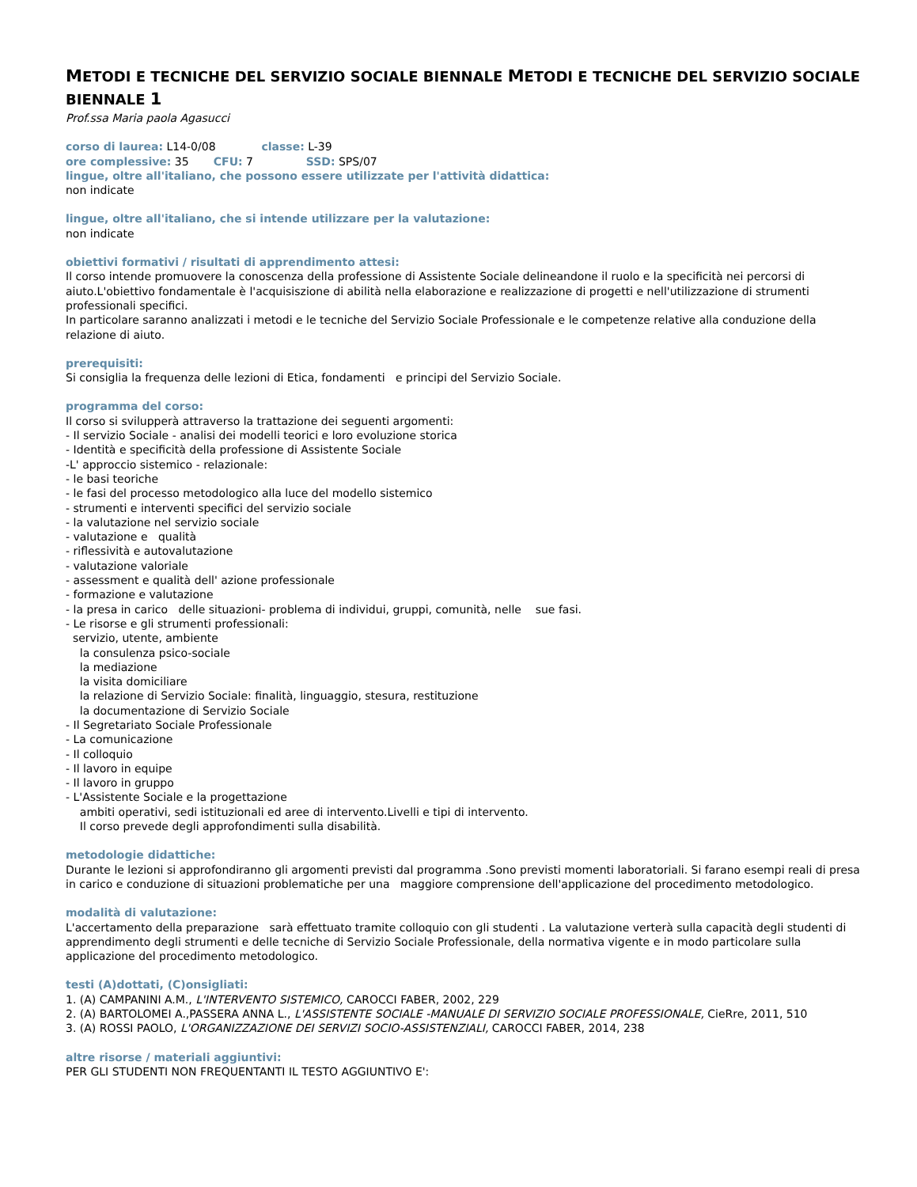METODI E TECNICHE DEL SERVIZIO SOCIALE BIENNALE METODI E TECNICHE DEL SERVIZIO SOCIALE BIENNALE 1
Prof.ssa Maria paola Agasucci
corso di laurea: L14-0/08 classe: L-39
ore complessive: 35 CFU: 7 SSD: SPS/07
lingue, oltre all'italiano, che possono essere utilizzate per l'attività didattica:
non indicate
lingue, oltre all'italiano, che si intende utilizzare per la valutazione:
non indicate
obiettivi formativi / risultati di apprendimento attesi:
Il corso intende promuovere la conoscenza della professione di Assistente Sociale delineandone il ruolo e la specificità nei percorsi di aiuto.L'obiettivo fondamentale è l'acquisiszione di abilità nella elaborazione e realizzazione di progetti e nell'utilizzazione di strumenti professionali specifici.
In particolare saranno analizzati i metodi e le tecniche del Servizio Sociale Professionale e le competenze relative alla conduzione della relazione di aiuto.
prerequisiti:
Si consiglia la frequenza delle lezioni di Etica, fondamenti e principi del Servizio Sociale.
programma del corso:
Il corso si svilupperà attraverso la trattazione dei seguenti argomenti:
- Il servizio Sociale - analisi dei modelli teorici e loro evoluzione storica
- Identità e specificità della professione di Assistente Sociale
-L' approccio sistemico - relazionale:
- le basi teoriche
- le fasi del processo metodologico alla luce del modello sistemico
- strumenti e interventi specifici del servizio sociale
- la valutazione nel servizio sociale
- valutazione e qualità
- riflessività e autovalutazione
- valutazione valoriale
- assessment e qualità dell' azione professionale
- formazione e valutazione
- la presa in carico delle situazioni- problema di individui, gruppi, comunità, nelle sue fasi.
- Le risorse e gli strumenti professionali:
servizio, utente, ambiente
la consulenza psico-sociale
la mediazione
la visita domiciliare
la relazione di Servizio Sociale: finalità, linguaggio, stesura, restituzione
la documentazione di Servizio Sociale
- Il Segretariato Sociale Professionale
- La comunicazione
- Il colloquio
- Il lavoro in equipe
- Il lavoro in gruppo
- L'Assistente Sociale e la progettazione
ambiti operativi, sedi istituzionali ed aree di intervento.Livelli e tipi di intervento.
Il corso prevede degli approfondimenti sulla disabilità.
metodologie didattiche:
Durante le lezioni si approfondiranno gli argomenti previsti dal programma .Sono previsti momenti laboratoriali. Si farano esempi reali di presa in carico e conduzione di situazioni problematiche per una maggiore comprensione dell'applicazione del procedimento metodologico.
modalità di valutazione:
L'accertamento della preparazione sarà effettuato tramite colloquio con gli studenti . La valutazione verterà sulla capacità degli studenti di apprendimento degli strumenti e delle tecniche di Servizio Sociale Professionale, della normativa vigente e in modo particolare sulla applicazione del procedimento metodologico.
testi (A)dottati, (C)onsigliati:
1. (A) CAMPANINI A.M., L'INTERVENTO SISTEMICO, CAROCCI FABER, 2002, 229
2. (A) BARTOLOMEI A.,PASSERA ANNA L., L'ASSISTENTE SOCIALE -MANUALE DI SERVIZIO SOCIALE PROFESSIONALE, CieRre, 2011, 510
3. (A) ROSSI PAOLO, L'ORGANIZZAZIONE DEI SERVIZI SOCIO-ASSISTENZIALI, CAROCCI FABER, 2014, 238
altre risorse / materiali aggiuntivi:
PER GLI STUDENTI NON FREQUENTANTI IL TESTO AGGIUNTIVO E':